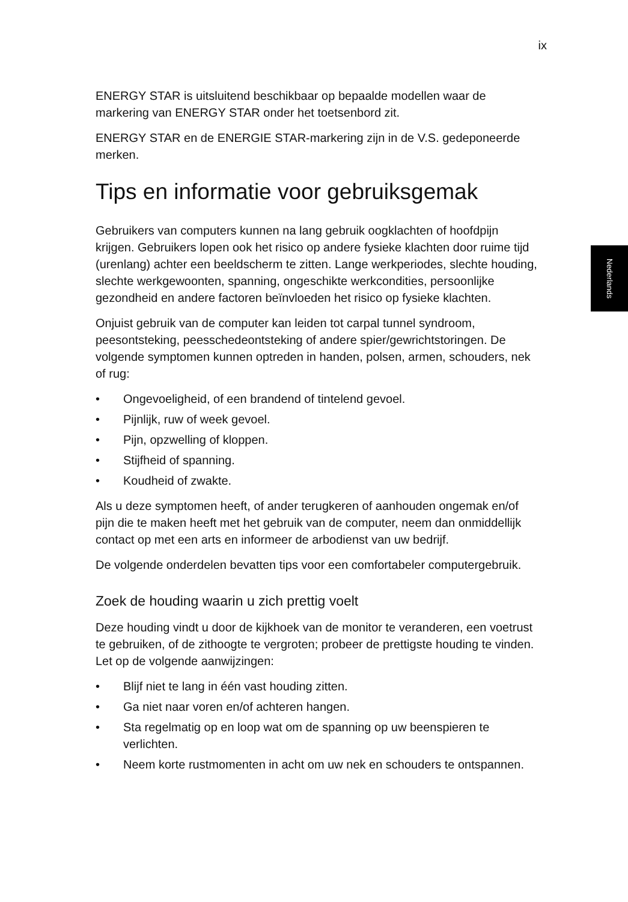ix
Nederlands
ENERGY STAR is uitsluitend beschikbaar op bepaalde modellen waar de markering van ENERGY STAR onder het toetsenbord zit.
ENERGY STAR en de ENERGIE STAR-markering zijn in de V.S. gedeponeerde merken.
Tips en informatie voor gebruiksgemak
Gebruikers van computers kunnen na lang gebruik oogklachten of hoofdpijn krijgen. Gebruikers lopen ook het risico op andere fysieke klachten door ruime tijd (urenlang) achter een beeldscherm te zitten. Lange werkperiodes, slechte houding, slechte werkgewoonten, spanning, ongeschikte werkcondities, persoonlijke gezondheid en andere factoren beïnvloeden het risico op fysieke klachten.
Onjuist gebruik van de computer kan leiden tot carpal tunnel syndroom, peesontsteking, peesschedeontsteking of andere spier/gewrichtstoringen. De volgende symptomen kunnen optreden in handen, polsen, armen, schouders, nek of rug:
• Ongevoeligheid, of een brandend of tintelend gevoel.
• Pijnlijk, ruw of week gevoel.
• Pijn, opzwelling of kloppen.
• Stijfheid of spanning.
• Koudheid of zwakte.
Als u deze symptomen heeft, of ander terugkeren of aanhouden ongemak en/of pijn die te maken heeft met het gebruik van de computer, neem dan onmiddellijk contact op met een arts en informeer de arbodienst van uw bedrijf.
De volgende onderdelen bevatten tips voor een comfortabeler computergebruik.
Zoek de houding waarin u zich prettig voelt
Deze houding vindt u door de kijkhoek van de monitor te veranderen, een voetrust te gebruiken, of de zithoogte te vergroten; probeer de prettigste houding te vinden. Let op de volgende aanwijzingen:
• Blijf niet te lang in één vast houding zitten.
• Ga niet naar voren en/of achteren hangen.
• Sta regelmatig op en loop wat om de spanning op uw beenspieren te verlichten.
• Neem korte rustmomenten in acht om uw nek en schouders te ontspannen.